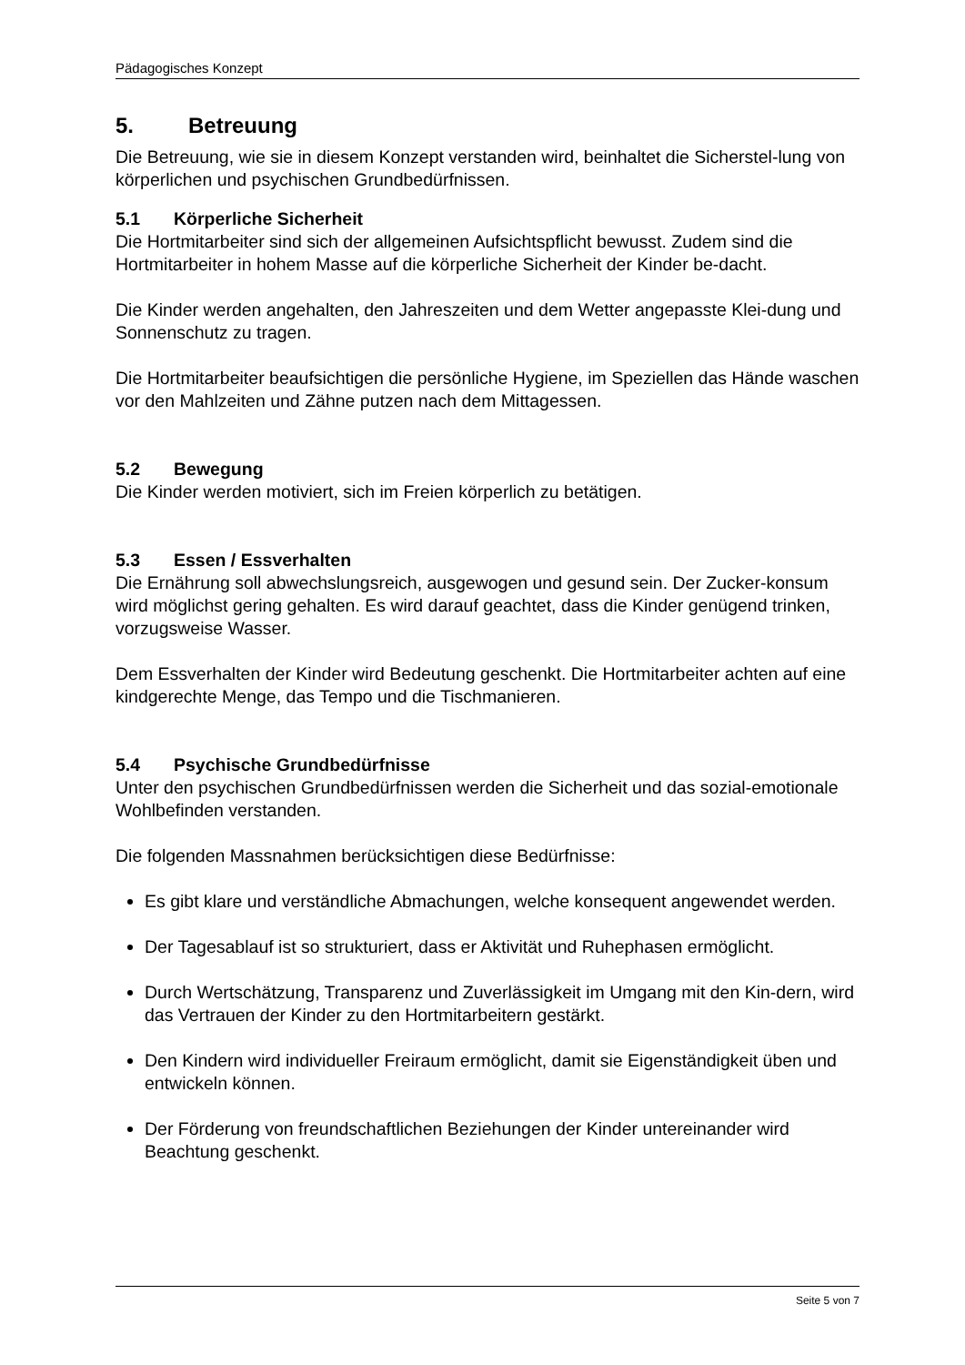Pädagogisches Konzept
5. Betreuung
Die Betreuung, wie sie in diesem Konzept verstanden wird, beinhaltet die Sicherstel-lung von körperlichen und psychischen Grundbedürfnissen.
5.1 Körperliche Sicherheit
Die Hortmitarbeiter sind sich der allgemeinen Aufsichtspflicht bewusst. Zudem sind die Hortmitarbeiter in hohem Masse auf die körperliche Sicherheit der Kinder be-dacht.
Die Kinder werden angehalten, den Jahreszeiten und dem Wetter angepasste Klei-dung und Sonnenschutz zu tragen.
Die Hortmitarbeiter beaufsichtigen die persönliche Hygiene, im Speziellen das Hände waschen vor den Mahlzeiten und Zähne putzen nach dem Mittagessen.
5.2 Bewegung
Die Kinder werden motiviert, sich im Freien körperlich zu betätigen.
5.3 Essen / Essverhalten
Die Ernährung soll abwechslungsreich, ausgewogen und gesund sein. Der Zucker-konsum wird möglichst gering gehalten. Es wird darauf geachtet, dass die Kinder genügend trinken, vorzugsweise Wasser.
Dem Essverhalten der Kinder wird Bedeutung geschenkt. Die Hortmitarbeiter achten auf eine kindgerechte Menge, das Tempo und die Tischmanieren.
5.4 Psychische Grundbedürfnisse
Unter den psychischen Grundbedürfnissen werden die Sicherheit und das sozial-emotionale Wohlbefinden verstanden.
Die folgenden Massnahmen berücksichtigen diese Bedürfnisse:
Es gibt klare und verständliche Abmachungen, welche konsequent angewendet werden.
Der Tagesablauf ist so strukturiert, dass er Aktivität und Ruhephasen ermöglicht.
Durch Wertschätzung, Transparenz und Zuverlässigkeit im Umgang mit den Kin-dern, wird das Vertrauen der Kinder zu den Hortmitarbeitern gestärkt.
Den Kindern wird individueller Freiraum ermöglicht, damit sie Eigenständigkeit üben und entwickeln können.
Der Förderung von freundschaftlichen Beziehungen der Kinder untereinander wird Beachtung geschenkt.
Seite 5 von 7